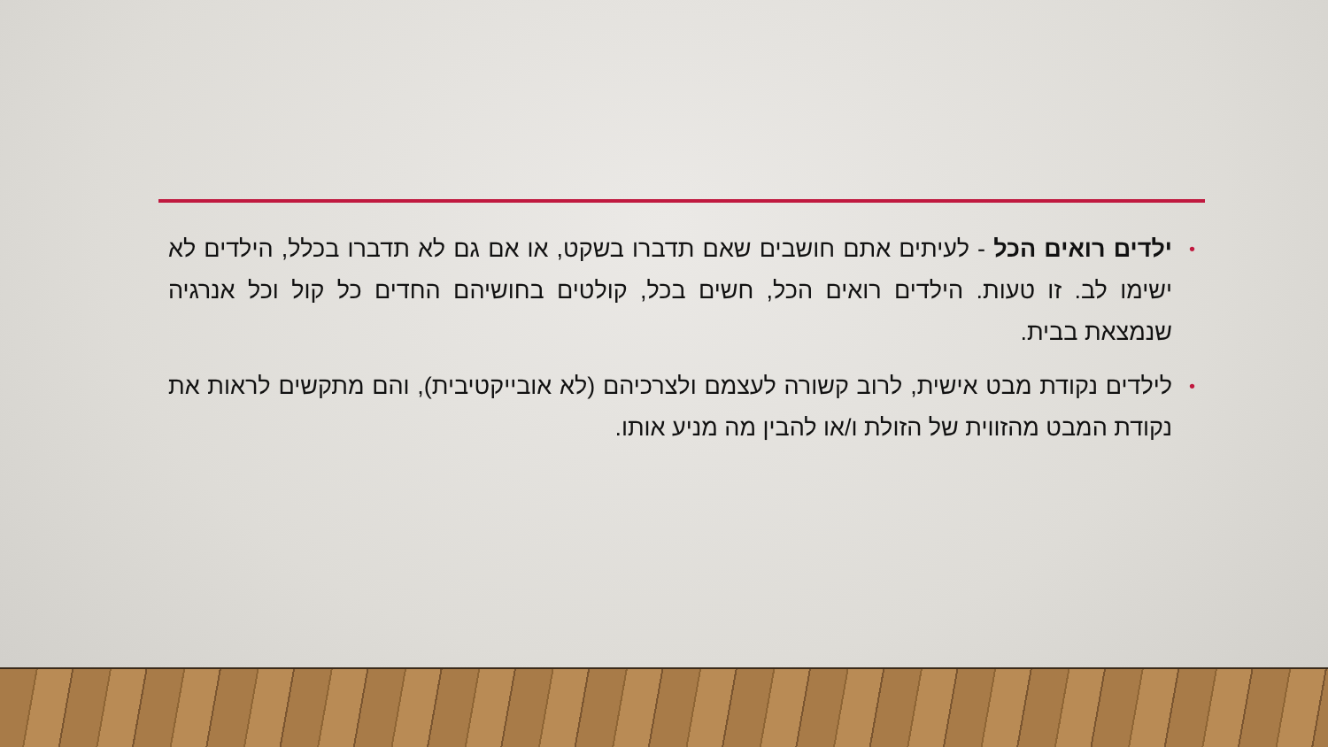• ילדים רואים הכל - לעיתים אתם חושבים שאם תדברו בשקט, או אם גם לא תדברו בכלל, הילדים לא ישימו לב. זו טעות. הילדים רואים הכל, חשים בכל, קולטים בחושיהם החדים כל קול וכל אנרגיה שנמצאת בבית.
• לילדים נקודת מבט אישית, לרוב קשורה לעצמם ולצרכיהם (לא אובייקטיבית), והם מתקשים לראות את נקודת המבט מהזווית של הזולת ו/או להבין מה מניע אותו.